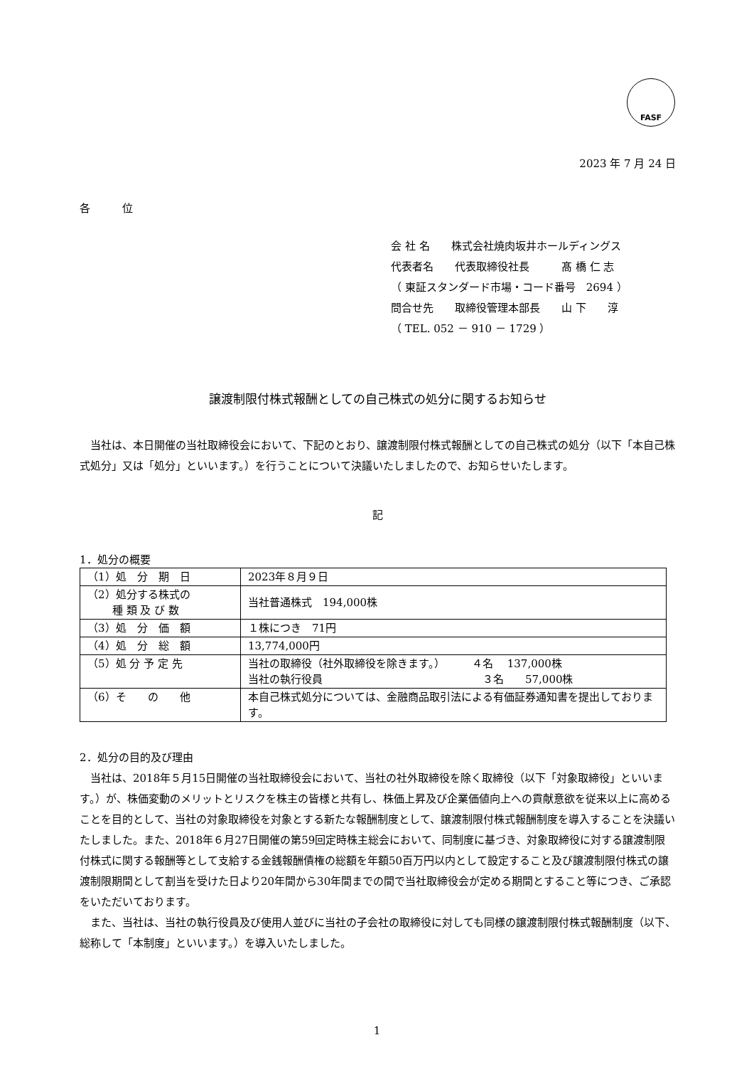FASF
2023 年 7 月 24 日
各　　　位
会 社 名　　株式会社焼肉坂井ホールディングス
代表者名　　代表取締役社長　　　髙 橋 仁 志
（ 東証スタンダード市場・コード番号　2694 ）
問合せ先　　取締役管理本部長　　山 下　　淳
（ TEL. 052 － 910 － 1729 ）
譲渡制限付株式報酬としての自己株式の処分に関するお知らせ
当社は、本日開催の当社取締役会において、下記のとおり、譲渡制限付株式報酬としての自己株式の処分（以下「本自己株式処分」又は「処分」といいます。）を行うことについて決議いたしましたので、お知らせいたします。
記
1．処分の概要
| （1）処 分 期 日 | 2023年８月９日 |
| （2）処分する株式の 種 類 及 び 数 | 当社普通株式 194,000株 |
| （3）処 分 価 額 | １株につき 71円 |
| （4）処 分 総 額 | 13,774,000円 |
| （5）処 分 予 定 先 | 当社の取締役（社外取締役を除きます。） ４名 137,000株 当社の執行役員 ３名 57,000株 |
| （6）そ の 他 | 本自己株式処分については、金融商品取引法による有価証券通知書を提出しております。 |
2．処分の目的及び理由
当社は、2018年５月15日開催の当社取締役会において、当社の社外取締役を除く取締役（以下「対象取締役」といいます。）が、株価変動のメリットとリスクを株主の皆様と共有し、株価上昇及び企業価値向上への貢献意欲を従来以上に高めることを目的として、当社の対象取締役を対象とする新たな報酬制度として、譲渡制限付株式報酬制度を導入することを決議いたしました。また、2018年６月27日開催の第59回定時株主総会において、同制度に基づき、対象取締役に対する譲渡制限付株式に関する報酬等として支給する金銭報酬債権の総額を年額50百万円以内として設定すること及び譲渡制限付株式の譲渡制限期間として割当を受けた日より20年間から30年間までの間で当社取締役会が定める期間とすること等につき、ご承認をいただいております。
また、当社は、当社の執行役員及び使用人並びに当社の子会社の取締役に対しても同様の譲渡制限付株式報酬制度（以下、総称して「本制度」といいます。）を導入いたしました。
1